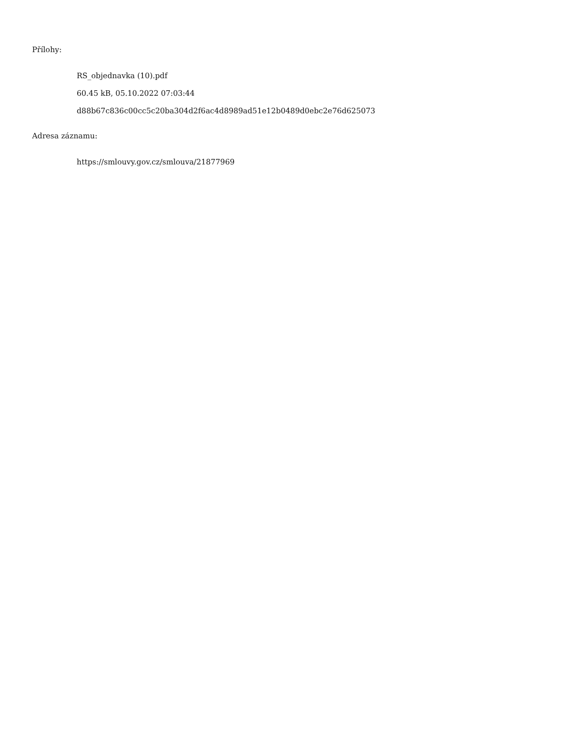Přílohy:
RS_objednavka (10).pdf
60.45 kB, 05.10.2022 07:03:44
d88b67c836c00cc5c20ba304d2f6ac4d8989ad51e12b0489d0ebc2e76d625073
Adresa záznamu:
https://smlouvy.gov.cz/smlouva/21877969